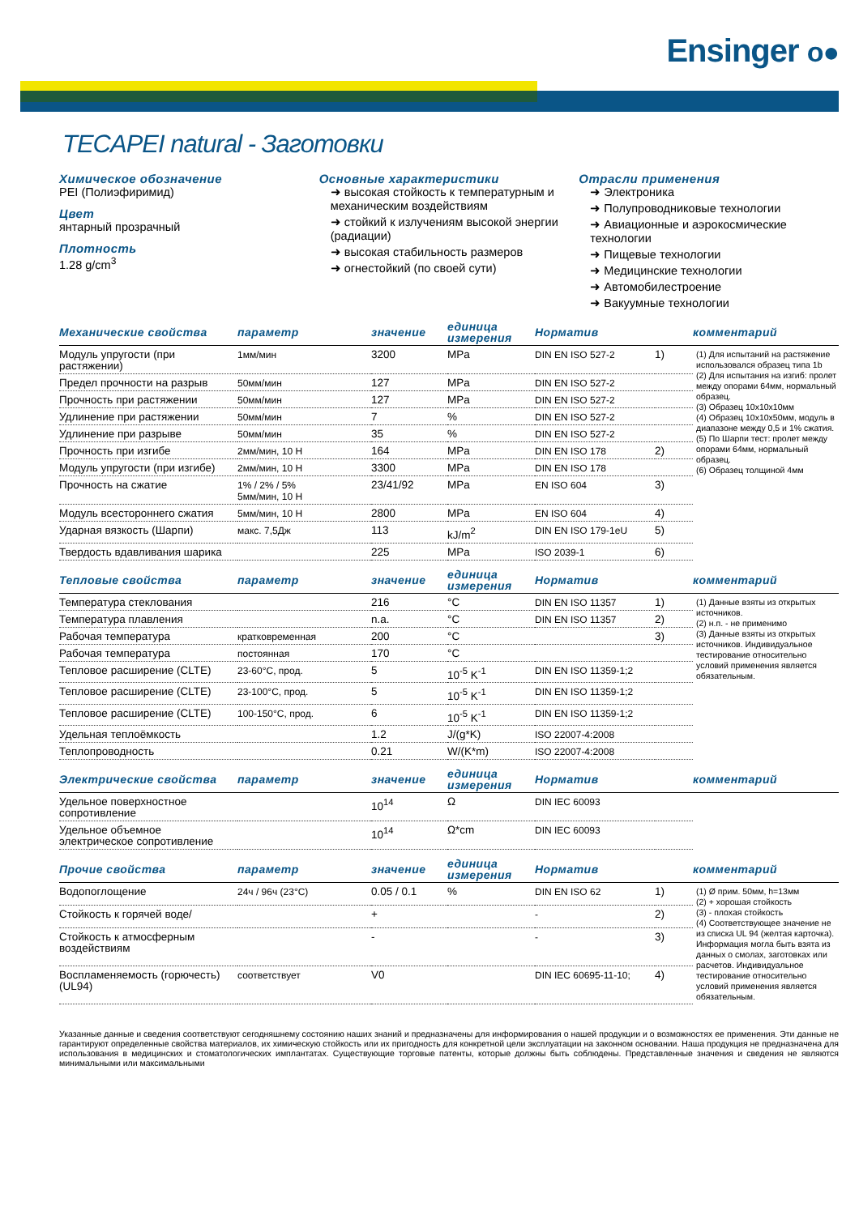Ensinger o●
TECAPEI natural - Заготовки
Химическое обозначение
PEI (Полиэфиримид)
Цвет
янтарный прозрачный
Плотность
1.28 g/cm<sup>3</sup>
Основные характеристики
➜ высокая стойкость к температурным и механическим воздействиям
➜ стойкий к излучениям высокой энергии (радиации)
➜ высокая стабильность размеров
➜ огнестойкий (по своей сути)
Отрасли применения
➜ Электроника
➜ Полупроводниковые технологии
➜ Авиационные и аэрокосмические технологии
➜ Пищевые технологии
➜ Медицинские технологии
➜ Автомобилестроение
➜ Вакуумные технологии
| Механические свойства | параметр | значение | единица измерения | Норматив | | комментарий |
| --- | --- | --- | --- | --- | --- | --- |
| Модуль упругости (при растяжении) | 1мм/мин | 3200 | MPa | DIN EN ISO 527-2 | 1) | (1) Для испытаний на растяжение использовался образец типа 1b (2) Для испытания на изгиб: пролет между опорами 64мм, нормальный образец. (3) Образец 10x10x10мм (4) Образец 10x10x50мм, модуль в диапазоне между 0,5 и 1% сжатия. (5) По Шарпи тест: пролет между опорами 64мм, нормальный образец. (6) Образец толщиной 4мм |
| Предел прочности на разрыв | 50мм/мин | 127 | MPa | DIN EN ISO 527-2 | | |
| Прочность при растяжении | 50мм/мин | 127 | MPa | DIN EN ISO 527-2 | | |
| Удлинение при растяжении | 50мм/мин | 7 | % | DIN EN ISO 527-2 | | |
| Удлинение при разрыве | 50мм/мин | 35 | % | DIN EN ISO 527-2 | | |
| Прочность при изгибе | 2мм/мин, 10 Н | 164 | MPa | DIN EN ISO 178 | 2) | |
| Модуль упругости (при изгибе) | 2мм/мин, 10 Н | 3300 | MPa | DIN EN ISO 178 | | |
| Прочность на сжатие | 1% / 2% / 5% 5мм/мин, 10 Н | 23/41/92 | MPa | EN ISO 604 | 3) | |
| Модуль всестороннего сжатия | 5мм/мин, 10 Н | 2800 | MPa | EN ISO 604 | 4) | |
| Ударная вязкость (Шарпи) | макс. 7,5Дж | 113 | kJ/m<sup>2</sup> | DIN EN ISO 179-1eU | 5) | |
| Твердость вдавливания шарика | | 225 | MPa | ISO 2039-1 | 6) | |
| Тепловые свойства | параметр | значение | единица измерения | Норматив | | комментарий |
| Температура стеклования | | 216 | °C | DIN EN ISO 11357 | 1) | (1) Данные взяты из открытых источников. (2) н.п. - не применимо (3) Данные взяты из открытых источников. Индивидуальное тестирование относительно условий применения является обязательным. |
| Температура плавления | | n.a. | °C | DIN EN ISO 11357 | 2) | |
| Рабочая температура | кратковременная | 200 | °C | | 3) | |
| Рабочая температура | постоянная | 170 | °C | | | |
| Тепловое расширение (CLTE) | 23-60°C, прод. | 5 | 10<sup>-5</sup> K<sup>-1</sup> | DIN EN ISO 11359-1;2 | | |
| Тепловое расширение (CLTE) | 23-100°C, прод. | 5 | 10<sup>-5</sup> K<sup>-1</sup> | DIN EN ISO 11359-1;2 | | |
| Тепловое расширение (CLTE) | 100-150°C, прод. | 6 | 10<sup>-5</sup> K<sup>-1</sup> | DIN EN ISO 11359-1;2 | | |
| Удельная теплоёмкость | | 1.2 | J/(g*K) | ISO 22007-4:2008 | | |
| Теплопроводность | | 0.21 | W/(K*m) | ISO 22007-4:2008 | | |
| Электрические свойства | параметр | значение | единица измерения | Норматив | | комментарий |
| Удельное поверхностное сопротивление | | 10<sup>14</sup> | Ω | DIN IEC 60093 | | |
| Удельное объемное электрическое сопротивление | | 10<sup>14</sup> | Ω*cm | DIN IEC 60093 | | |
| Прочие свойства | параметр | значение | единица измерения | Норматив | | комментарий |
| Водопоглощение | 24ч / 96ч (23°C) | 0.05 / 0.1 | % | DIN EN ISO 62 | 1) | (1) Ø прим. 50мм, h=13мм (2) + хорошая стойкость (3) - плохая стойкость (4) Соответствующее значение не из списка UL 94 (желтая карточка). Информация могла быть взята из данных о смолах, заготовках или расчетов. Индивидуальное тестирование относительно условий применения является обязательным. |
| Стойкость к горячей воде/ | | + | | - | 2) | |
| Стойкость к атмосферным воздействиям | | - | | - | 3) | |
| Воспламеняемость (горючесть) (UL94) | соответствует | V0 | | DIN IEC 60695-11-10; | 4) | |
Указанные данные и сведения соответствуют сегодняшнему состоянию наших знаний и предназначены для информирования о нашей продукции и о возможностях ее применения. Эти данные не гарантируют определенные свойства материалов, их химическую стойкость или их пригодность для конкретной цели эксплуатации на законном основании. Наша продукция не предназначена для использования в медицинских и стоматологических имплантатах. Существующие торговые патенты, которые должны быть соблюдены. Представленные значения и сведения не являются минимальными или максимальными